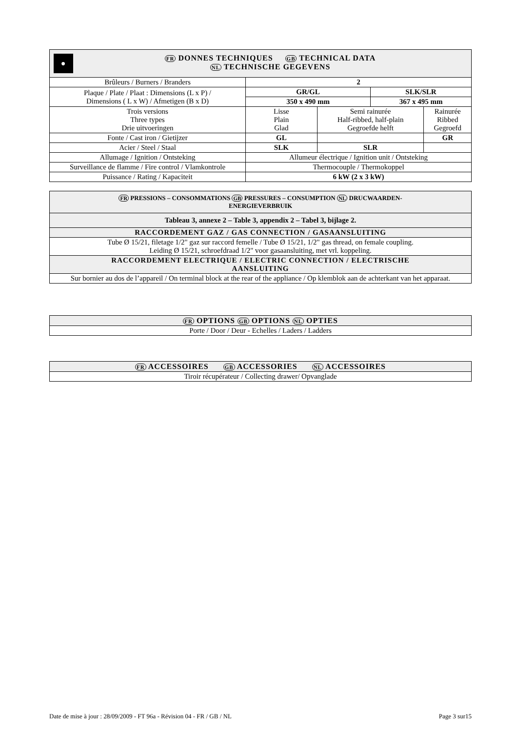| ● FR DONNES TECHNIQUES GB TECHNICAL DATA NL TECHNISCHE GEGEVENS | | | | |
| --- | --- | --- | --- | --- |
| Brûleurs / Burners / Branders | 2 | | | |
| Plaque / Plate / Plaat : Dimensions (L x P) / Dimensions ( L x W) / Afmetigen (B x D) | GR/GL | | SLK/SLR | |
| | 350 x 490 mm | | 367 x 495 mm | |
| Trois versions Three types Drie uitvoeringen | Lisse Plain Glad | Semi rainurée Half-ribbed, half-plain Gegroefde helft | | Rainurée Ribbed Gegroefd |
| Fonte / Cast iron / Gietijzer | GL | | | GR |
| Acier / Steel / Staal | SLK | SLR | | |
| Allumage / Ignition / Ontsteking | Allumeur électrique / Ignition unit / Ontsteking | | | |
| Surveillance de flamme / Fire control / Vlamkontrole | Thermocouple / Thermokoppel | | | |
| Puissance / Rating / Kapaciteit | 6 kW (2 x 3 kW) | | | |
| FR PRESSIONS – CONSOMMATIONS GB PRESSURES – CONSUMPTION NL DRUCWAARDEN- ENERGIEVERBRUIK |
| --- |
| Tableau 3, annexe 2 – Table 3, appendix 2 – Tabel 3, bijlage 2. |
| RACCORDEMENT GAZ / GAS CONNECTION / GASAANSLUITING |
| Tube Ø 15/21, filetage 1/2" gaz sur raccord femelle / Tube Ø 15/21, 1/2" gas thread, on female coupling. Leiding Ø 15/21, schroefdraad 1/2" voor gasaansluiting, met vrl. koppeling. |
| RACCORDEMENT ELECTRIQUE / ELECTRIC CONNECTION / ELECTRISCHE AANSLUITING |
| Sur bornier au dos de l’appareil / On terminal block at the rear of the appliance / Op klemblok aan de achterkant van het apparaat. |
| FR OPTIONS GB OPTIONS NL OPTIES |
| --- |
| Porte / Door / Deur - Echelles / Laders / Ladders |
| FR ACCESSOIRES GB ACCESSORIES NL ACCESSOIRES |
| --- |
| Tiroir récupérateur / Collecting drawer/ Opvanglade |
Date de mise à jour : 28/09/2009 - FT 96a - Révision 04 - FR / GB / NL Page 3 sur15